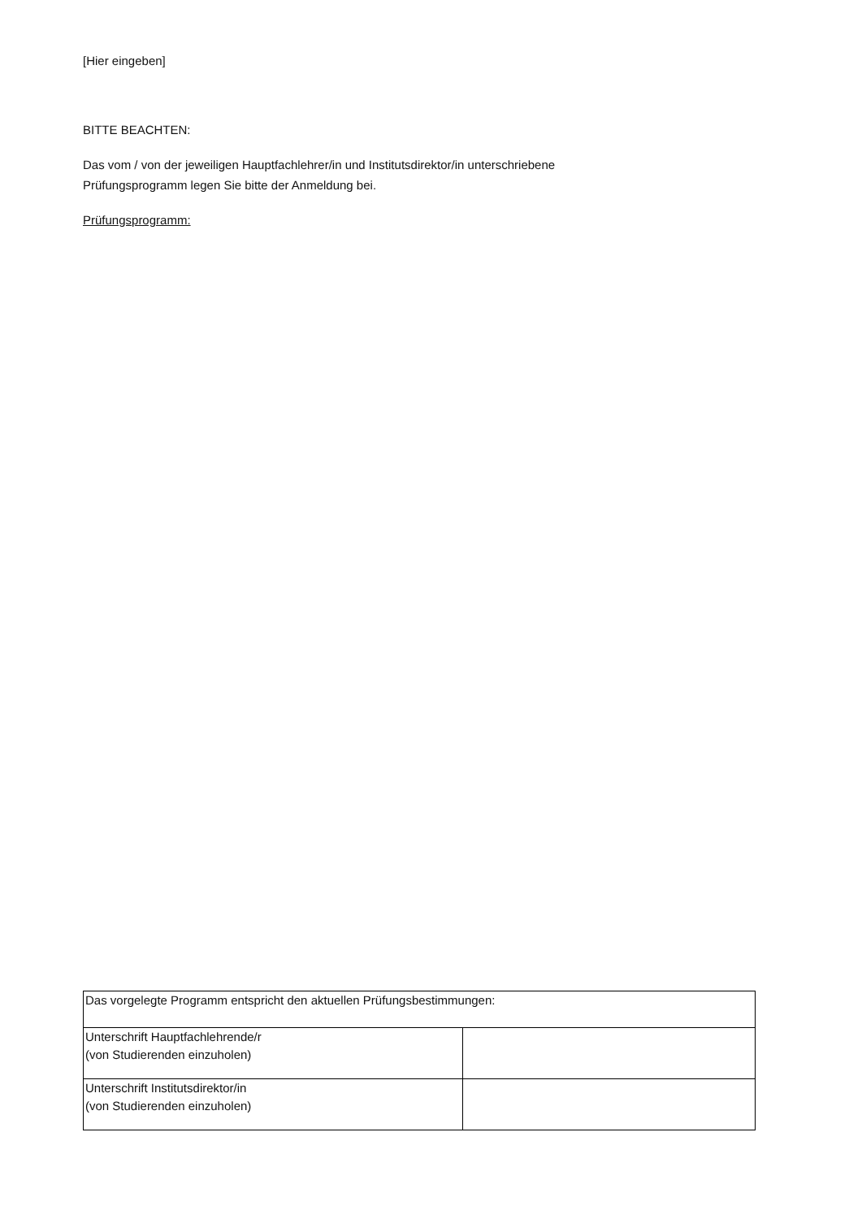[Hier eingeben]
BITTE BEACHTEN:
Das vom / von der jeweiligen Hauptfachlehrer/in und Institutsdirektor/in unterschriebene
Prüfungsprogramm legen Sie bitte der Anmeldung bei.
Prüfungsprogramm:
| Das vorgelegte Programm entspricht den aktuellen Prüfungsbestimmungen: | |
| Unterschrift Hauptfachlehrende/r (von Studierenden einzuholen) | |
| Unterschrift Institutsdirektor/in (von Studierenden einzuholen) | |